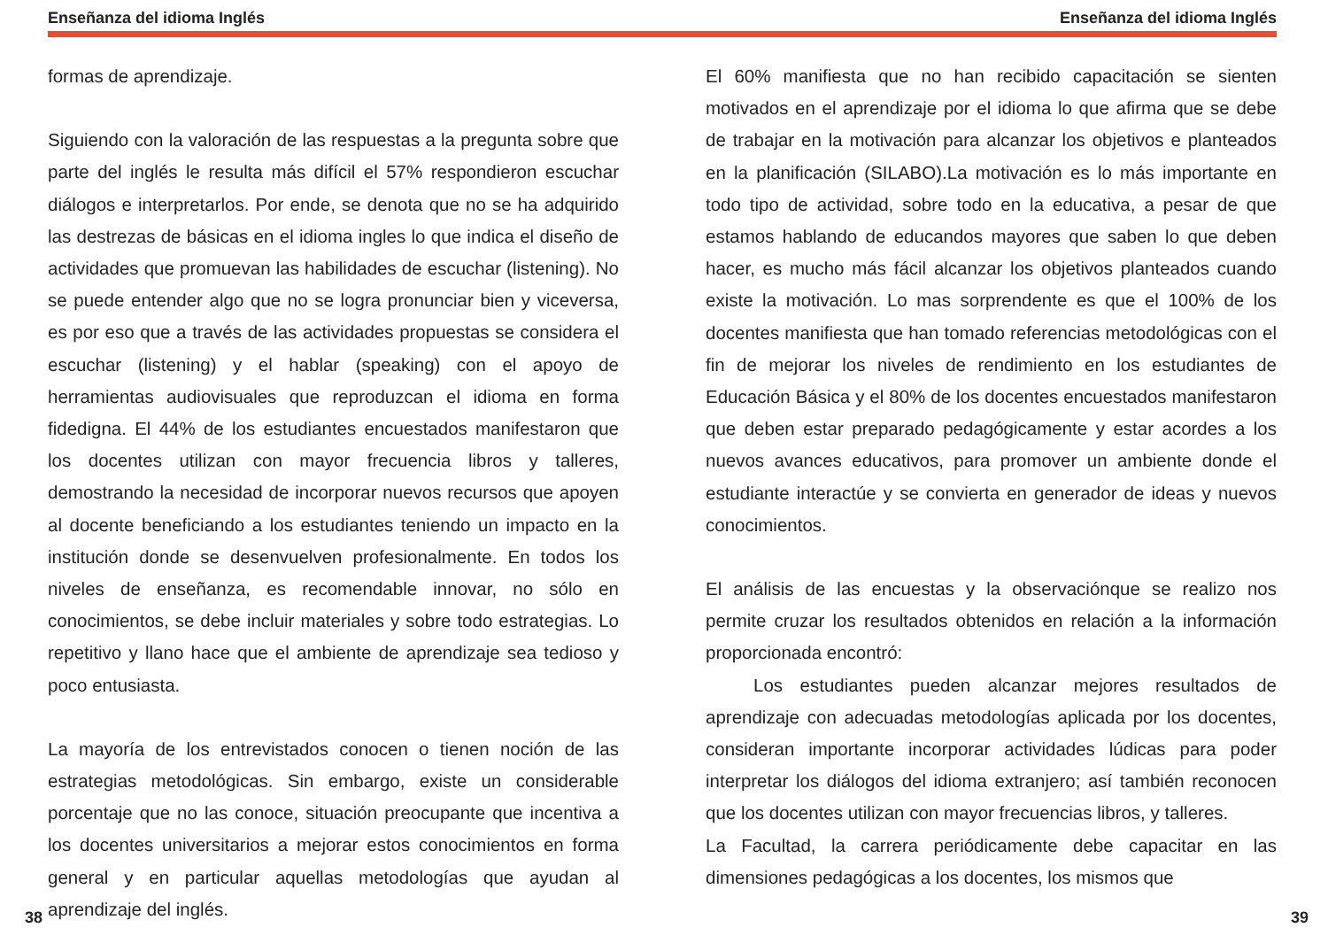Enseñanza del idioma Inglés Enseñanza del idioma Inglés
formas de aprendizaje.
Siguiendo con la valoración de las respuestas a la pregunta sobre que parte del inglés le resulta más difícil el 57% respondieron escuchar diálogos e interpretarlos. Por ende, se denota que no se ha adquirido las destrezas de básicas en el idioma ingles lo que indica el diseño de actividades que promuevan las habilidades de escuchar (listening). No se puede entender algo que no se logra pronunciar bien y viceversa, es por eso que a través de las actividades propuestas se considera el escuchar (listening) y el hablar (speaking) con el apoyo de herramientas audiovisuales que reproduzcan el idioma en forma fidedigna. El 44% de los estudiantes encuestados manifestaron que los docentes utilizan con mayor frecuencia libros y talleres, demostrando la necesidad de incorporar nuevos recursos que apoyen al docente beneficiando a los estudiantes teniendo un impacto en la institución donde se desenvuelven profesionalmente. En todos los niveles de enseñanza, es recomendable innovar, no sólo en conocimientos, se debe incluir materiales y sobre todo estrategias. Lo repetitivo y llano hace que el ambiente de aprendizaje sea tedioso y poco entusiasta.
La mayoría de los entrevistados conocen o tienen noción de las estrategias metodológicas. Sin embargo, existe un considerable porcentaje que no las conoce, situación preocupante que incentiva a los docentes universitarios a mejorar estos conocimientos en forma general y en particular aquellas metodologías que ayudan al aprendizaje del inglés.
El 60% manifiesta que no han recibido capacitación se sienten motivados en el aprendizaje por el idioma lo que afirma que se debe de trabajar en la motivación para alcanzar los objetivos e planteados en la planificación (SILABO).La motivación es lo más importante en todo tipo de actividad, sobre todo en la educativa, a pesar de que estamos hablando de educandos mayores que saben lo que deben hacer, es mucho más fácil alcanzar los objetivos planteados cuando existe la motivación. Lo mas sorprendente es que el 100% de los docentes manifiesta que han tomado referencias metodológicas con el fin de mejorar los niveles de rendimiento en los estudiantes de Educación Básica y el 80% de los docentes encuestados manifestaron que deben estar preparado pedagógicamente y estar acordes a los nuevos avances educativos, para promover un ambiente donde el estudiante interactúe y se convierta en generador de ideas y nuevos conocimientos.
El análisis de las encuestas y la observaciónque se realizo nos permite cruzar los resultados obtenidos en relación a la información proporcionada encontró:
Los estudiantes pueden alcanzar mejores resultados de aprendizaje con adecuadas metodologías aplicada por los docentes, consideran importante incorporar actividades lúdicas para poder interpretar los diálogos del idioma extranjero; así también reconocen que los docentes utilizan con mayor frecuencias libros, y talleres.
La Facultad, la carrera periódicamente debe capacitar en las dimensiones pedagógicas a los docentes, los mismos que
38 39